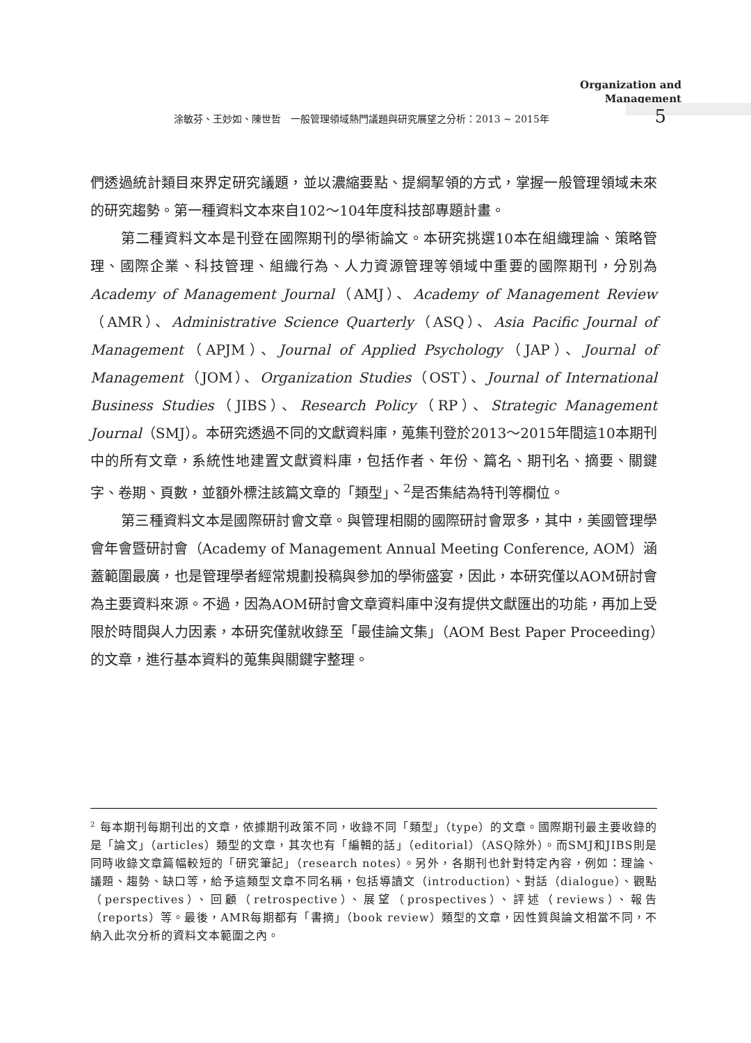Organization and
Management
涂敏芬、王妙如、陳世哲　一般管理領域熱門議題與研究展望之分析：2013 ~ 2015年
5
們透過統計類目來界定研究議題，並以濃縮要點、提綱挈領的方式，掌握一般管理領域未來的研究趨勢。第一種資料文本來自102～104年度科技部專題計畫。
第二種資料文本是刊登在國際期刊的學術論文。本研究挑選10本在組織理論、策略管理、國際企業、科技管理、組織行為、人力資源管理等領域中重要的國際期刊，分別為Academy of Management Journal（AMJ）、Academy of Management Review（AMR）、Administrative Science Quarterly（ASQ）、Asia Pacific Journal of Management（APJM）、Journal of Applied Psychology（JAP）、Journal of Management（JOM）、Organization Studies（OST）、Journal of International Business Studies（JIBS）、Research Policy（RP）、Strategic Management Journal（SMJ）。本研究透過不同的文獻資料庫，蒐集刊登於2013～2015年間這10本期刊中的所有文章，系統性地建置文獻資料庫，包括作者、年份、篇名、期刊名、摘要、關鍵字、卷期、頁數，並額外標注該篇文章的「類型」、<sup>2</sup>是否集結為特刊等欄位。
第三種資料文本是國際研討會文章。與管理相關的國際研討會眾多，其中，美國管理學會年會暨研討會（Academy of Management Annual Meeting Conference, AOM）涵蓋範圍最廣，也是管理學者經常規劃投稿與參加的學術盛宴，因此，本研究僅以AOM研討會為主要資料來源。不過，因為AOM研討會文章資料庫中沒有提供文獻匯出的功能，再加上受限於時間與人力因素，本研究僅就收錄至「最佳論文集」（AOM Best Paper Proceeding）的文章，進行基本資料的蒐集與關鍵字整理。
<sup>2</sup> 每本期刊每期刊出的文章，依據期刊政策不同，收錄不同「類型」（type）的文章。國際期刊最主要收錄的是「論文」（articles）類型的文章，其次也有「編輯的話」（editorial）（ASQ除外）。而SMJ和JIBS則是同時收錄文章篇幅較短的「研究筆記」（research notes）。另外，各期刊也針對特定內容，例如：理論、議題、趨勢、缺口等，給予這類型文章不同名稱，包括導讀文（introduction）、對話（dialogue）、觀點（perspectives）、回顧（retrospective）、展望（prospectives）、評述（reviews）、報告（reports）等。最後，AMR每期都有「書摘」（book review）類型的文章，因性質與論文相當不同，不納入此次分析的資料文本範圍之內。